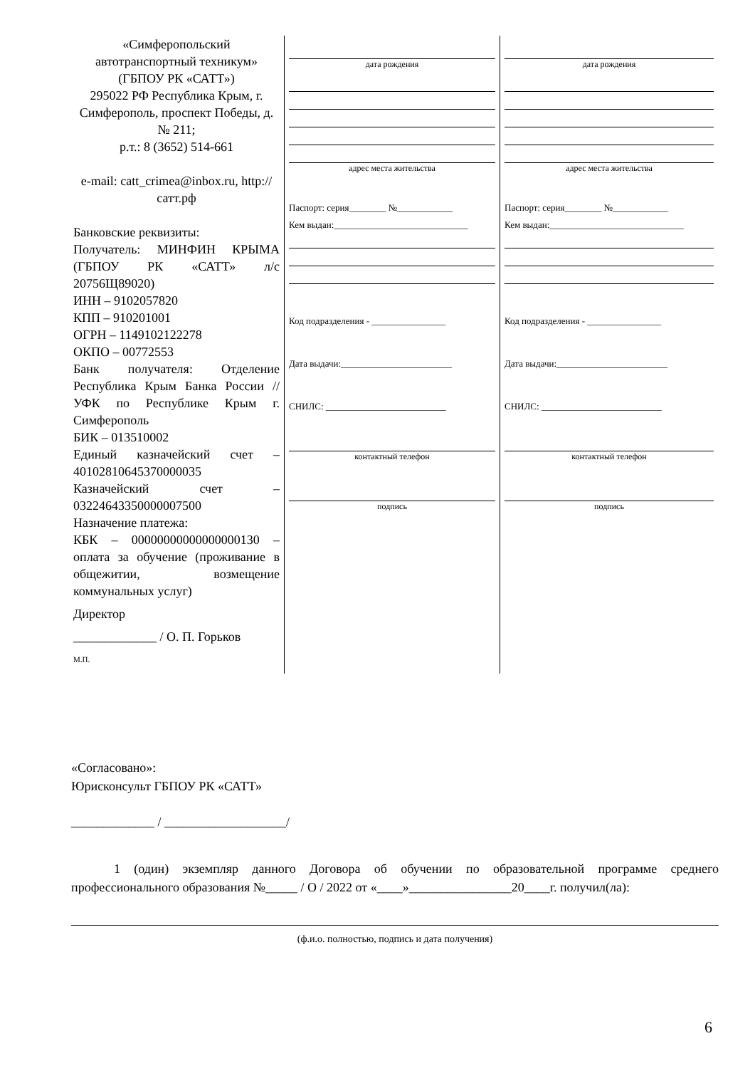| «Симферопольский автотранспортный техникум» (ГБПОУ РК «САТТ») 295022 РФ Республика Крым, г. Симферополь, проспект Победы, д. № 211; р.т.: 8 (3652) 514-661 e-mail: catt_crimea@inbox.ru, http://сатт.рф Банковские реквизиты: Получатель: МИНФИН КРЫМА (ГБПОУ РК «САТТ» л/с 20756Щ89020) ИНН – 9102057820 КПП – 910201001 ОГРН – 1149102122278 ОКПО – 00772553 Банк получателя: Отделение Республика Крым Банка России // УФК по Республике Крым г. Симферополь БИК – 013510002 Единый казначейский счет – 40102810645370000035 Казначейский счет – 03224643350000007500 Назначение платежа: КБК – 00000000000000000130 – оплата за обучение (проживание в общежитии, возмещение коммунальных услуг) Директор _____________ / О. П. Горьков М.П. | дата рождения адрес места жительства Паспорт: серия________ №____________ Кем выдан:_____________________________ Код подразделения - ________________ Дата выдачи:________________________ СНИЛС: __________________________ контактный телефон подпись | дата рождения адрес места жительства Паспорт: серия________ №____________ Кем выдан:_____________________________ Код подразделения - ________________ Дата выдачи:________________________ СНИЛС: __________________________ контактный телефон подпись |
«Согласовано»:
Юрисконсульт ГБПОУ РК «САТТ»
_____________ / ___________________/
1 (один) экземпляр данного Договора об обучении по образовательной программе среднего профессионального образования №_____ / О / 2022 от «____»________________20____г. получил(ла):
(ф.и.о. полностью, подпись и дата получения)
6